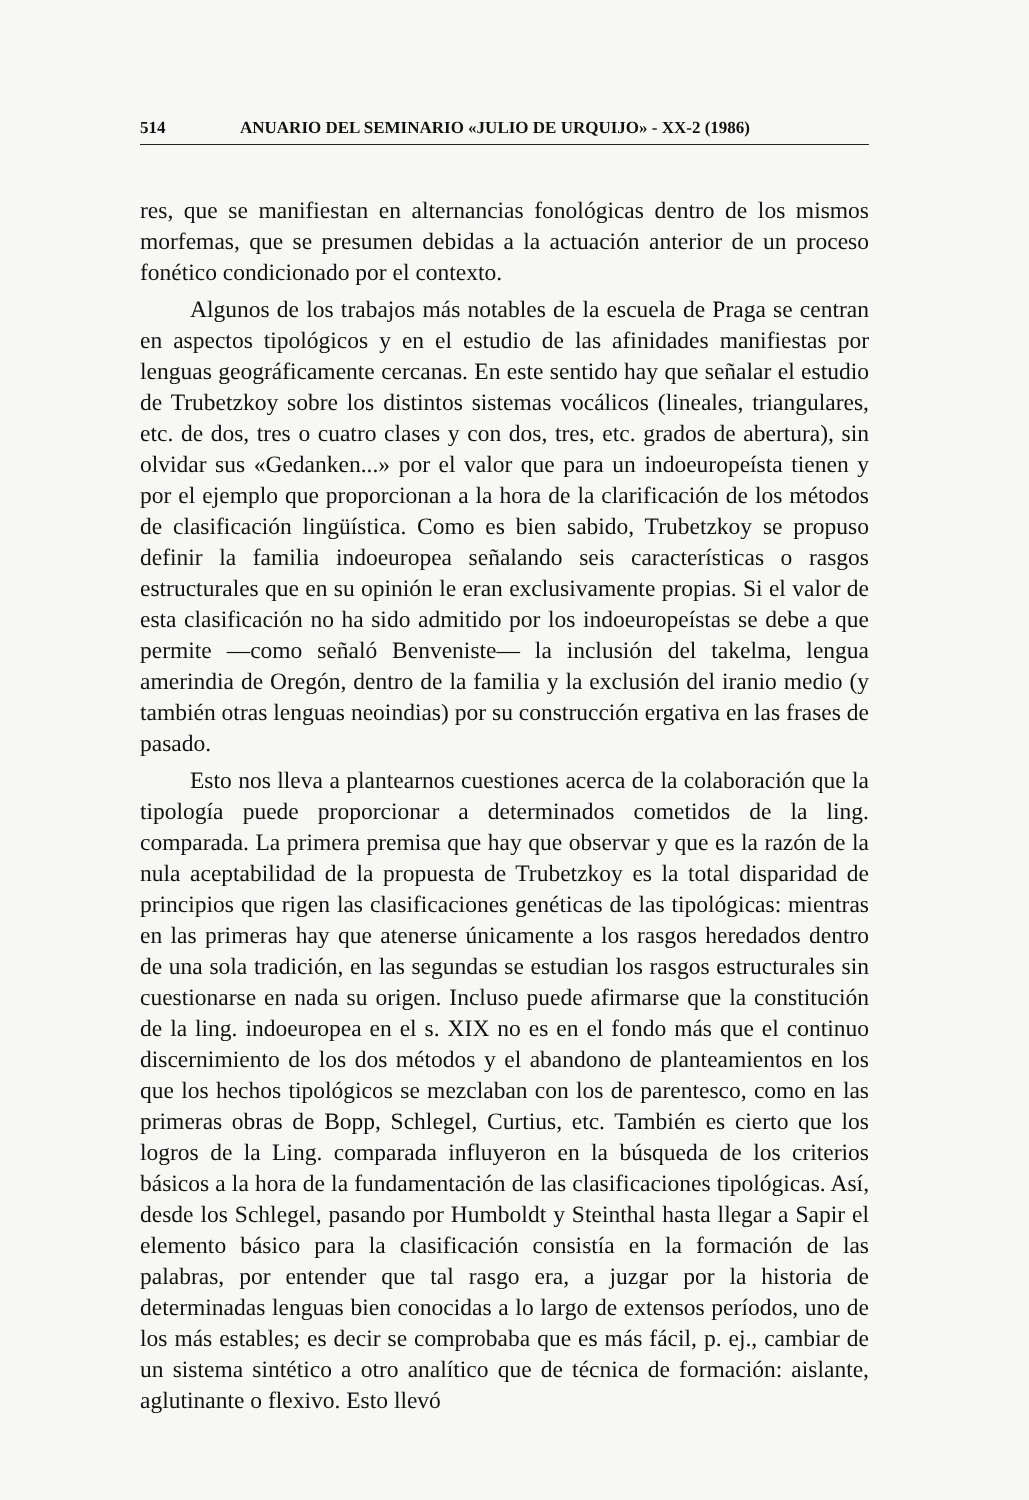514 ANUARIO DEL SEMINARIO «JULIO DE URQUIJO» - XX-2 (1986)
res, que se manifiestan en alternancias fonológicas dentro de los mismos morfemas, que se presumen debidas a la actuación anterior de un proceso fonético condicionado por el contexto.
Algunos de los trabajos más notables de la escuela de Praga se centran en aspectos tipológicos y en el estudio de las afinidades manifiestas por lenguas geográficamente cercanas. En este sentido hay que señalar el estudio de Trubetzkoy sobre los distintos sistemas vocálicos (lineales, triangulares, etc. de dos, tres o cuatro clases y con dos, tres, etc. grados de abertura), sin olvidar sus «Gedanken...» por el valor que para un indoeuropeísta tienen y por el ejemplo que proporcionan a la hora de la clarificación de los métodos de clasificación lingüística. Como es bien sabido, Trubetzkoy se propuso definir la familia indoeuropea señalando seis características o rasgos estructurales que en su opinión le eran exclusivamente propias. Si el valor de esta clasificación no ha sido admitido por los indoeuropeístas se debe a que permite —como señaló Benveniste— la inclusión del takelma, lengua amerindia de Oregón, dentro de la familia y la exclusión del iranio medio (y también otras lenguas neoindias) por su construcción ergativa en las frases de pasado.
Esto nos lleva a plantearnos cuestiones acerca de la colaboración que la tipología puede proporcionar a determinados cometidos de la ling. comparada. La primera premisa que hay que observar y que es la razón de la nula aceptabilidad de la propuesta de Trubetzkoy es la total disparidad de principios que rigen las clasificaciones genéticas de las tipológicas: mientras en las primeras hay que atenerse únicamente a los rasgos heredados dentro de una sola tradición, en las segundas se estudian los rasgos estructurales sin cuestionarse en nada su origen. Incluso puede afirmarse que la constitución de la ling. indoeuropea en el s. XIX no es en el fondo más que el continuo discernimiento de los dos métodos y el abandono de planteamientos en los que los hechos tipológicos se mezclaban con los de parentesco, como en las primeras obras de Bopp, Schlegel, Curtius, etc. También es cierto que los logros de la Ling. comparada influyeron en la búsqueda de los criterios básicos a la hora de la fundamentación de las clasificaciones tipológicas. Así, desde los Schlegel, pasando por Humboldt y Steinthal hasta llegar a Sapir el elemento básico para la clasificación consistía en la formación de las palabras, por entender que tal rasgo era, a juzgar por la historia de determinadas lenguas bien conocidas a lo largo de extensos períodos, uno de los más estables; es decir se comprobaba que es más fácil, p. ej., cambiar de un sistema sintético a otro analítico que de técnica de formación: aislante, aglutinante o flexivo. Esto llevó